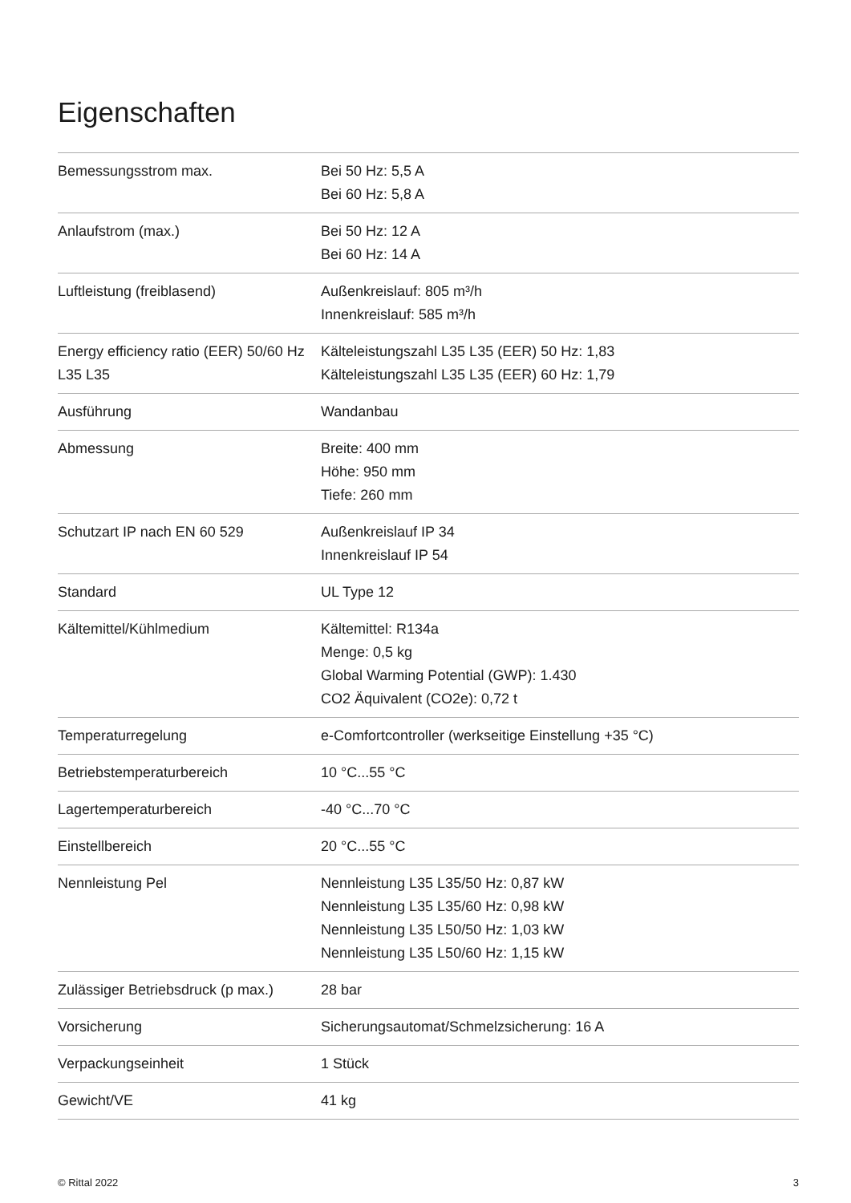Eigenschaften
| Bemessungsstrom max. | Bei 50 Hz: 5,5 A Bei 60 Hz: 5,8 A |
| Anlaufstrom (max.) | Bei 50 Hz: 12 A Bei 60 Hz: 14 A |
| Luftleistung (freiblasend) | Außenkreislauf: 805 m³/h Innenkreislauf: 585 m³/h |
| Energy efficiency ratio (EER) 50/60 Hz L35 L35 | Kälteleistungszahl L35 L35 (EER) 50 Hz: 1,83 Kälteleistungszahl L35 L35 (EER) 60 Hz: 1,79 |
| Ausführung | Wandanbau |
| Abmessung | Breite: 400 mm Höhe: 950 mm Tiefe: 260 mm |
| Schutzart IP nach EN 60 529 | Außenkreislauf IP 34 Innenkreislauf IP 54 |
| Standard | UL Type 12 |
| Kältemittel/Kühlmedium | Kältemittel: R134a Menge: 0,5 kg Global Warming Potential (GWP): 1.430 CO2 Äquivalent (CO2e): 0,72 t |
| Temperaturregelung | e-Comfortcontroller (werkseitige Einstellung +35 °C) |
| Betriebstemperaturbereich | 10 °C...55 °C |
| Lagertemperaturbereich | -40 °C...70 °C |
| Einstellbereich | 20 °C...55 °C |
| Nennleistung Pel | Nennleistung L35 L35/50 Hz: 0,87 kW Nennleistung L35 L35/60 Hz: 0,98 kW Nennleistung L35 L50/50 Hz: 1,03 kW Nennleistung L35 L50/60 Hz: 1,15 kW |
| Zulässiger Betriebsdruck (p max.) | 28 bar |
| Vorsicherung | Sicherungsautomat/Schmelzsicherung: 16 A |
| Verpackungseinheit | 1 Stück |
| Gewicht/VE | 41 kg |
© Rittal 2022 3